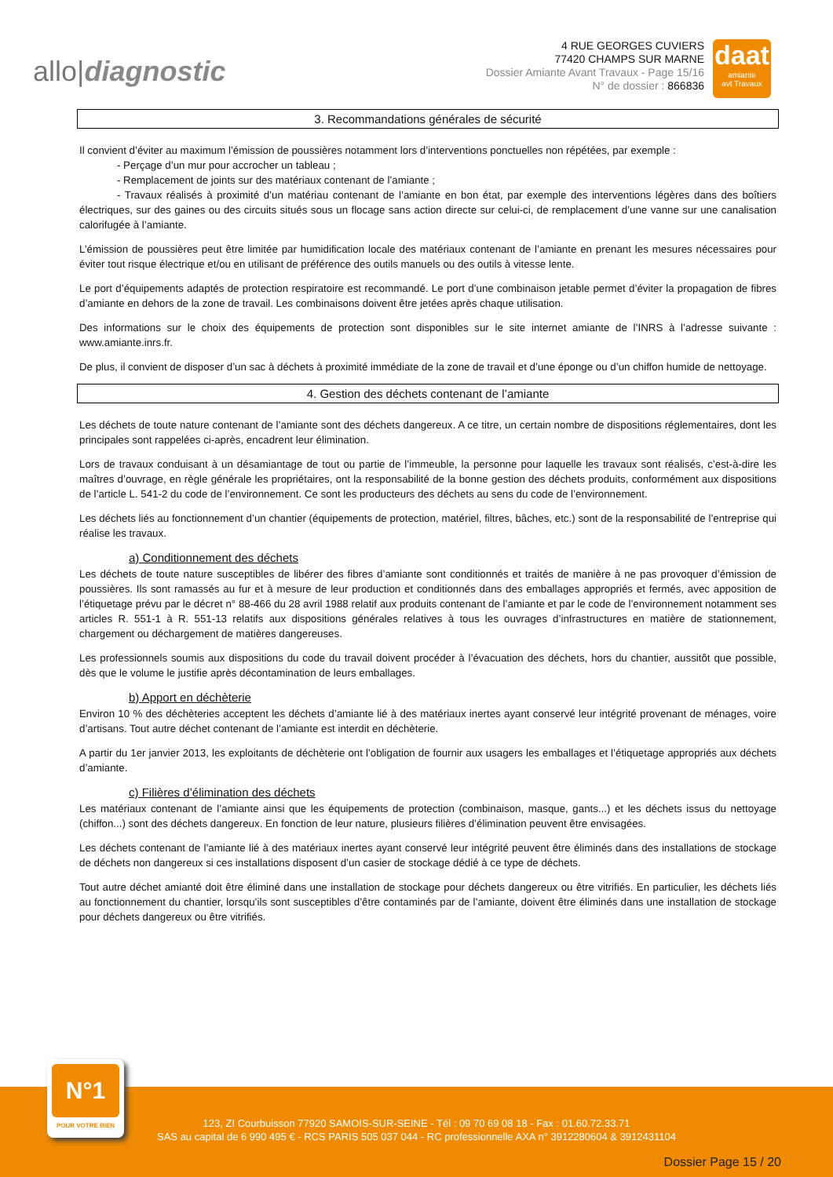allo|diagnostic
4 RUE GEORGES CUVIERS
77420 CHAMPS SUR MARNE
Dossier Amiante Avant Travaux - Page 15/16
N° de dossier : 866836
daat
amiante
avt Travaux
3. Recommandations générales de sécurité
Il convient d’éviter au maximum l’émission de poussières notamment lors d’interventions ponctuelles non répétées, par exemple :
- Perçage d’un mur pour accrocher un tableau ;
- Remplacement de joints sur des matériaux contenant de l’amiante ;
- Travaux réalisés à proximité d’un matériau contenant de l’amiante en bon état, par exemple des interventions légères dans des boîtiers électriques, sur des gaines ou des circuits situés sous un flocage sans action directe sur celui-ci, de remplacement d’une vanne sur une canalisation calorifugée à l’amiante.
L’émission de poussières peut être limitée par humidification locale des matériaux contenant de l’amiante en prenant les mesures nécessaires pour éviter tout risque électrique et/ou en utilisant de préférence des outils manuels ou des outils à vitesse lente.
Le port d’équipements adaptés de protection respiratoire est recommandé. Le port d’une combinaison jetable permet d’éviter la propagation de fibres d’amiante en dehors de la zone de travail. Les combinaisons doivent être jetées après chaque utilisation.
Des informations sur le choix des équipements de protection sont disponibles sur le site internet amiante de l’INRS à l’adresse suivante : www.amiante.inrs.fr.
De plus, il convient de disposer d’un sac à déchets à proximité immédiate de la zone de travail et d’une éponge ou d’un chiffon humide de nettoyage.
4. Gestion des déchets contenant de l’amiante
Les déchets de toute nature contenant de l’amiante sont des déchets dangereux. A ce titre, un certain nombre de dispositions réglementaires, dont les principales sont rappelées ci-après, encadrent leur élimination.
Lors de travaux conduisant à un désamiantage de tout ou partie de l’immeuble, la personne pour laquelle les travaux sont réalisés, c’est-à-dire les maîtres d’ouvrage, en règle générale les propriétaires, ont la responsabilité de la bonne gestion des déchets produits, conformément aux dispositions de l’article L. 541-2 du code de l’environnement. Ce sont les producteurs des déchets au sens du code de l’environnement.
Les déchets liés au fonctionnement d’un chantier (équipements de protection, matériel, filtres, bâches, etc.) sont de la responsabilité de l’entreprise qui réalise les travaux.
a) Conditionnement des déchets
Les déchets de toute nature susceptibles de libérer des fibres d’amiante sont conditionnés et traités de manière à ne pas provoquer d’émission de poussières. Ils sont ramassés au fur et à mesure de leur production et conditionnés dans des emballages appropriés et fermés, avec apposition de l’étiquetage prévu par le décret n° 88-466 du 28 avril 1988 relatif aux produits contenant de l’amiante et par le code de l’environnement notamment ses articles R. 551-1 à R. 551-13 relatifs aux dispositions générales relatives à tous les ouvrages d’infrastructures en matière de stationnement, chargement ou déchargement de matières dangereuses.
Les professionnels soumis aux dispositions du code du travail doivent procéder à l’évacuation des déchets, hors du chantier, aussitôt que possible, dès que le volume le justifie après décontamination de leurs emballages.
b) Apport en déchèterie
Environ 10 % des déchèteries acceptent les déchets d’amiante lié à des matériaux inertes ayant conservé leur intégrité provenant de ménages, voire d’artisans. Tout autre déchet contenant de l’amiante est interdit en déchèterie.
A partir du 1er janvier 2013, les exploitants de déchèterie ont l’obligation de fournir aux usagers les emballages et l’étiquetage appropriés aux déchets d’amiante.
c) Filières d’élimination des déchets
Les matériaux contenant de l’amiante ainsi que les équipements de protection (combinaison, masque, gants...) et les déchets issus du nettoyage (chiffon...) sont des déchets dangereux. En fonction de leur nature, plusieurs filières d’élimination peuvent être envisagées.
Les déchets contenant de l’amiante lié à des matériaux inertes ayant conservé leur intégrité peuvent être éliminés dans des installations de stockage de déchets non dangereux si ces installations disposent d’un casier de stockage dédié à ce type de déchets.
Tout autre déchet amianté doit être éliminé dans une installation de stockage pour déchets dangereux ou être vitrifiés. En particulier, les déchets liés au fonctionnement du chantier, lorsqu’ils sont susceptibles d’être contaminés par de l’amiante, doivent être éliminés dans une installation de stockage pour déchets dangereux ou être vitrifiés.
123, ZI Courbuisson 77920 SAMOIS-SUR-SEINE - Tél : 09 70 69 08 18 - Fax : 01.60.72.33.71
SAS au capital de 6 990 495 € - RCS PARIS 505 037 044 - RC professionnelle AXA n° 3912280604 & 3912431104
Dossier Page 15 / 20
N°1
POUR VOTRE BIEN